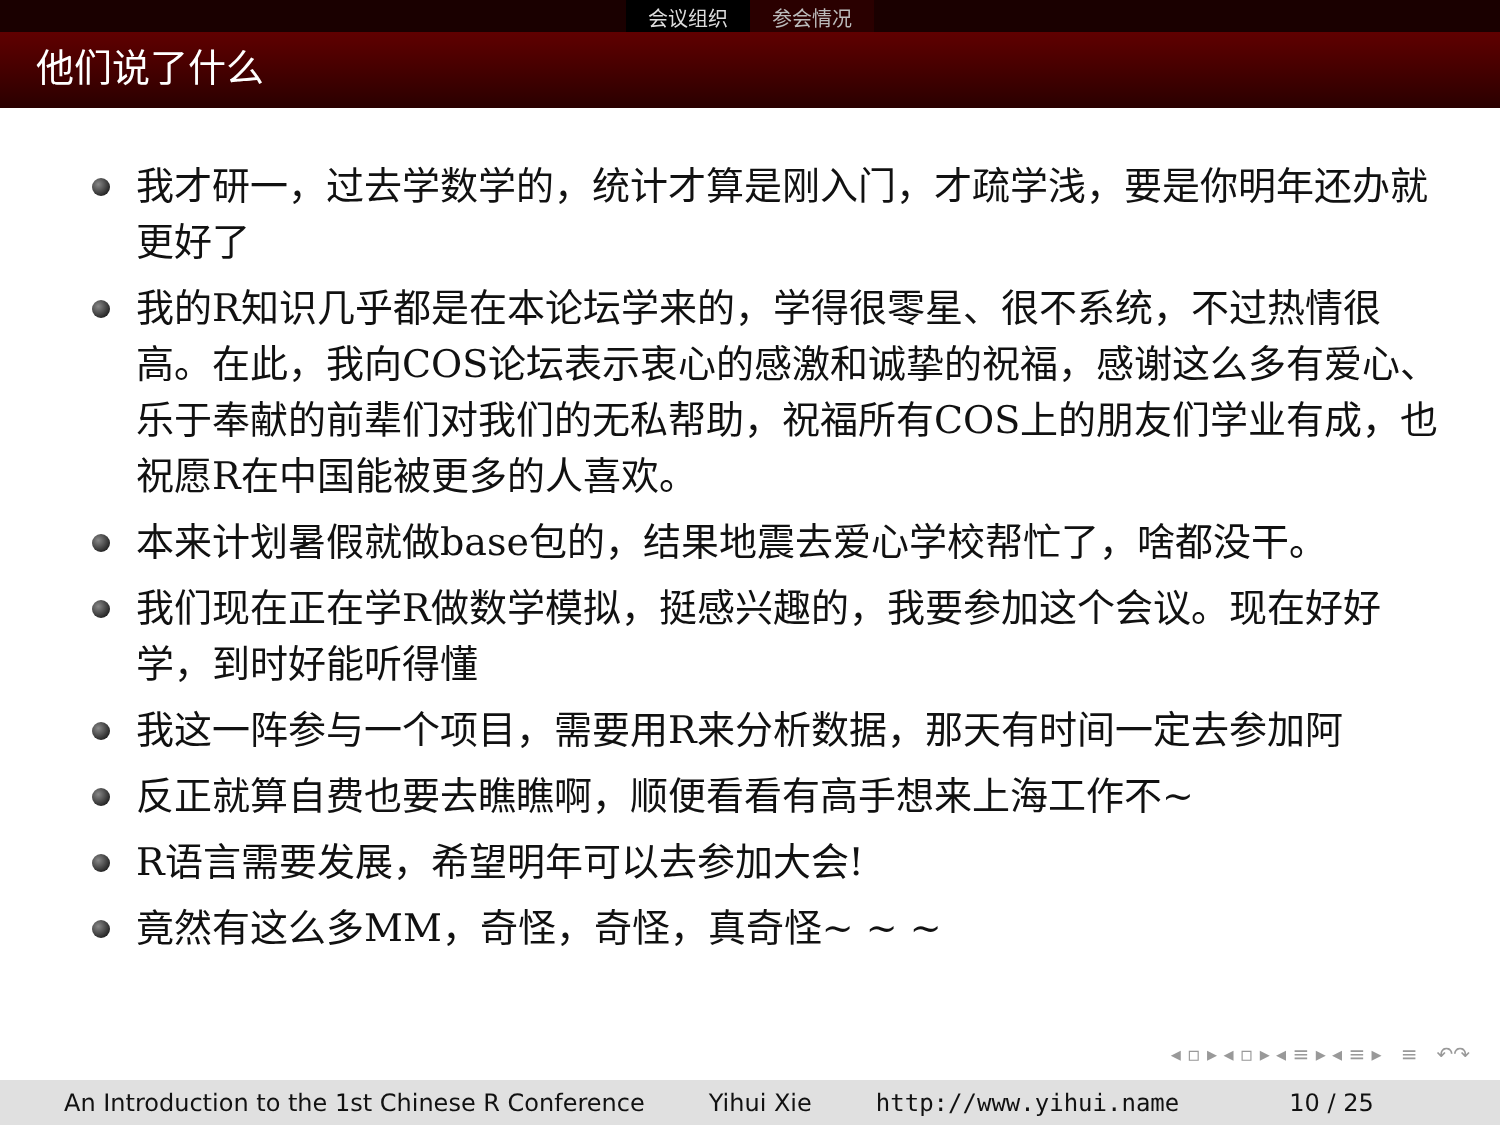会议组织 参会情况
他们说了什么
我才研一，过去学数学的，统计才算是刚入门，才疏学浅，要是你明年还办就更好了
我的R知识几乎都是在本论坛学来的，学得很零星、很不系统，不过热情很高。在此，我向COS论坛表示衷心的感激和诚挚的祝福，感谢这么多有爱心、乐于奉献的前辈们对我们的无私帮助，祝福所有COS上的朋友们学业有成，也祝愿R在中国能被更多的人喜欢。
本来计划暑假就做base包的，结果地震去爱心学校帮忙了，啥都没干。
我们现在正在学R做数学模拟，挺感兴趣的，我要参加这个会议。现在好好学，到时好能听得懂
我这一阵参与一个项目，需要用R来分析数据，那天有时间一定去参加阿
反正就算自费也要去瞧瞧啊，顺便看看有高手想来上海工作不~
R语言需要发展，希望明年可以去参加大会!
竟然有这么多MM，奇怪，奇怪，真奇怪~ ~ ~
◂ ▫ ▸ ◂ ▫ ▸ ◂ ≡ ▸ ◂ ≡ ▸ ≡ ↶↷
An Introduction to the 1st Chinese R Conference Yihui Xie http://www.yihui.name 10 / 25